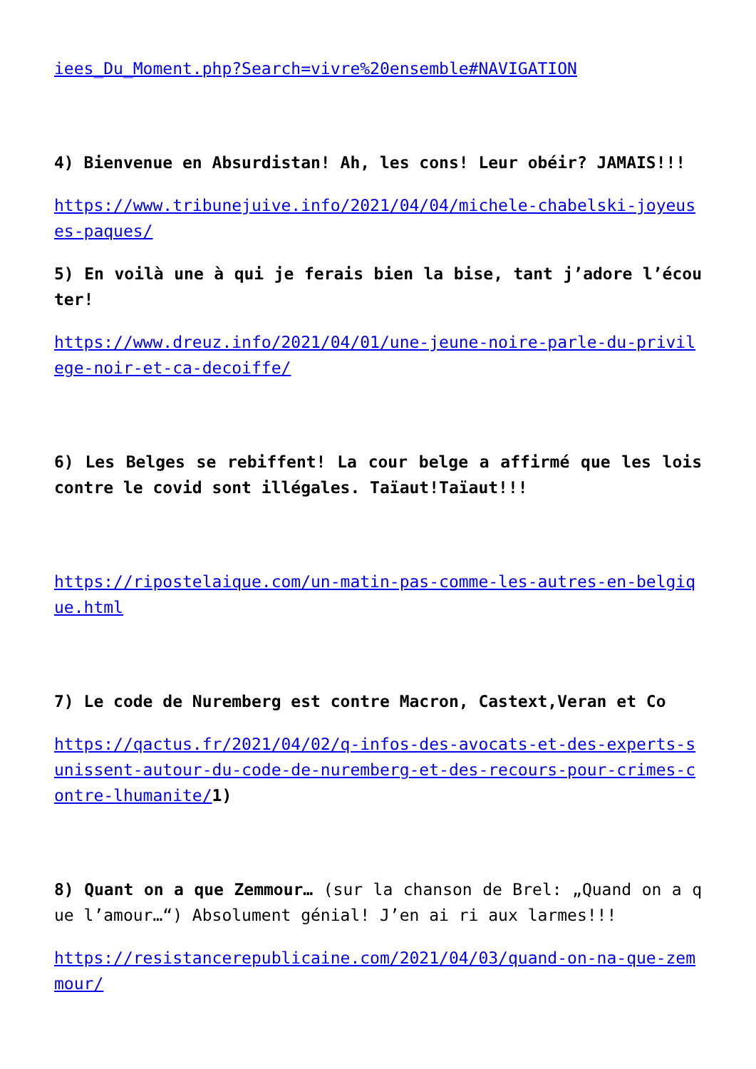iees_Du_Moment.php?Search=vivre%20ensemble#NAVIGATION
4) Bienvenue en Absurdistan! Ah, les cons! Leur obéir? JAMAIS!!!
https://www.tribunejuive.info/2021/04/04/michele-chabelski-joyeuses-paques/
5) En voilà une à qui je ferais bien la bise, tant j’adore l’écouter!
https://www.dreuz.info/2021/04/01/une-jeune-noire-parle-du-privilege-noir-et-ca-decoiffe/
6) Les Belges se rebiffent! La cour belge a affirmé que les lois contre le covid sont illégales. Taïaut!Taïaut!!!
https://ripostelaique.com/un-matin-pas-comme-les-autres-en-belgique.html
7) Le code de Nuremberg est contre Macron, Castext,Veran et Co
https://qactus.fr/2021/04/02/q-infos-des-avocats-et-des-experts-sunissent-autour-du-code-de-nuremberg-et-des-recours-pour-crimes-contre-lhumanite/1)
8) Quant on a que Zemmour… (sur la chanson de Brel: „Quand on a que l’amour…“) Absolument génial! J’en ai ri aux larmes!!!
https://resistancerepublicaine.com/2021/04/03/quand-on-na-que-zemmour/